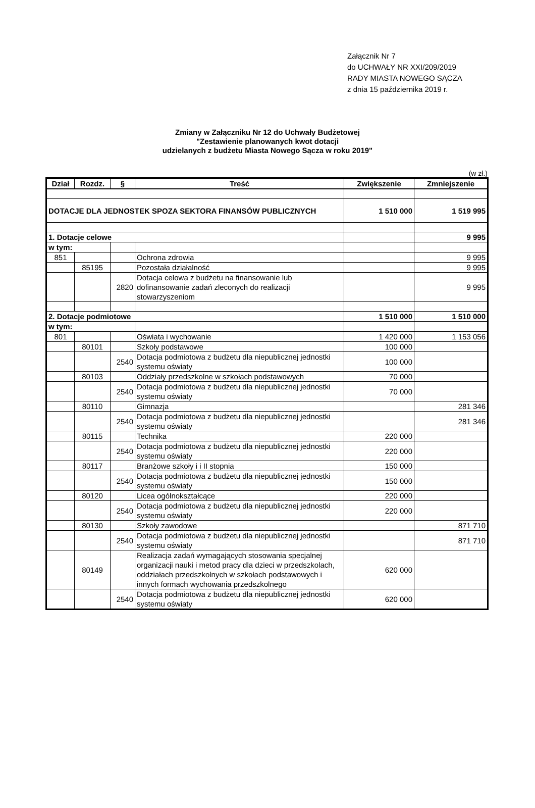Załącznik Nr 7
do UCHWAŁY NR XXI/209/2019
RADY MIASTA NOWEGO SĄCZA
z dnia 15 października 2019 r.
Zmiany w Załączniku Nr 12 do Uchwały Budżetowej
"Zestawienie planowanych kwot dotacji
udzielanych z budżetu Miasta Nowego Sącza w roku 2019"
(w zł.)
| Dział | Rozdz. | § | Treść | Zwiększenie | Zmniejszenie |
| --- | --- | --- | --- | --- | --- |
| DOTACJE DLA JEDNOSTEK SPOZA SEKTORA FINANSÓW PUBLICZNYCH | | | | 1 510 000 | 1 519 995 |
| 1. Dotacje celowe | | | | | 9 995 |
| w tym: | | | | | |
| 851 | | | Ochrona zdrowia | | 9 995 |
| | 85195 | | Pozostała działalność | | 9 995 |
| | | 2820 | Dotacja celowa z budżetu na finansowanie lub dofinansowanie zadań zleconych do realizacji stowarzyszeniom | | 9 995 |
| 2. Dotacje podmiotowe | | | | 1 510 000 | 1 510 000 |
| w tym: | | | | | |
| 801 | | | Oświata i wychowanie | 1 420 000 | 1 153 056 |
| | 80101 | | Szkoły podstawowe | 100 000 | |
| | | 2540 | Dotacja podmiotowa z budżetu dla niepublicznej jednostki systemu oświaty | 100 000 | |
| | 80103 | | Oddziały przedszkolne w szkołach podstawowych | 70 000 | |
| | | 2540 | Dotacja podmiotowa z budżetu dla niepublicznej jednostki systemu oświaty | 70 000 | |
| | 80110 | | Gimnazja | | 281 346 |
| | | 2540 | Dotacja podmiotowa z budżetu dla niepublicznej jednostki systemu oświaty | | 281 346 |
| | 80115 | | Technika | 220 000 | |
| | | 2540 | Dotacja podmiotowa z budżetu dla niepublicznej jednostki systemu oświaty | 220 000 | |
| | 80117 | | Branżowe szkoły i i II stopnia | 150 000 | |
| | | 2540 | Dotacja podmiotowa z budżetu dla niepublicznej jednostki systemu oświaty | 150 000 | |
| | 80120 | | Licea ogólnokształcące | 220 000 | |
| | | 2540 | Dotacja podmiotowa z budżetu dla niepublicznej jednostki systemu oświaty | 220 000 | |
| | 80130 | | Szkoły zawodowe | | 871 710 |
| | | 2540 | Dotacja podmiotowa z budżetu dla niepublicznej jednostki systemu oświaty | | 871 710 |
| | 80149 | | Realizacja zadań wymagających stosowania specjalnej organizacji nauki i metod pracy dla dzieci w przedszkolach, oddziałach przedszkolnych w szkołach podstawowych i innych formach wychowania przedszkolnego | 620 000 | |
| | | 2540 | Dotacja podmiotowa z budżetu dla niepublicznej jednostki systemu oświaty | 620 000 | |